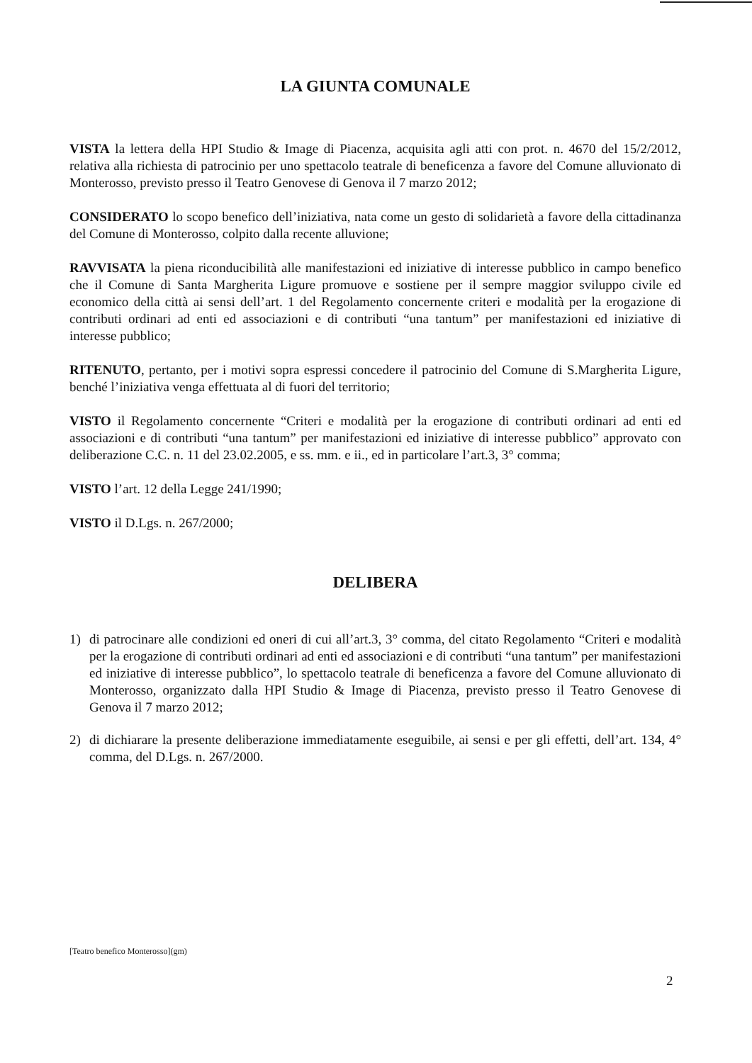LA GIUNTA COMUNALE
VISTA la lettera della HPI Studio & Image di Piacenza, acquisita agli atti con prot. n. 4670 del 15/2/2012, relativa alla richiesta di patrocinio per uno spettacolo teatrale di beneficenza a favore del Comune alluvionato di Monterosso, previsto presso il Teatro Genovese di Genova il 7 marzo 2012;
CONSIDERATO lo scopo benefico dell’iniziativa, nata come un gesto di solidarietà a favore della cittadinanza del Comune di Monterosso, colpito dalla recente alluvione;
RAVVISATA la piena riconducibilità alle manifestazioni ed iniziative di interesse pubblico in campo benefico che il Comune di Santa Margherita Ligure promuove e sostiene per il sempre maggior sviluppo civile ed economico della città ai sensi dell’art. 1 del Regolamento concernente criteri e modalità per la erogazione di contributi ordinari ad enti ed associazioni e di contributi “una tantum” per manifestazioni ed iniziative di interesse pubblico;
RITENUTO, pertanto, per i motivi sopra espressi concedere il patrocinio del Comune di S.Margherita Ligure, benché l’iniziativa venga effettuata al di fuori del territorio;
VISTO il Regolamento concernente “Criteri e modalità per la erogazione di contributi ordinari ad enti ed associazioni e di contributi “una tantum” per manifestazioni ed iniziative di interesse pubblico” approvato con deliberazione C.C. n. 11 del 23.02.2005, e ss. mm. e ii., ed in particolare l’art.3, 3° comma;
VISTO l’art. 12 della Legge 241/1990;
VISTO il D.Lgs. n. 267/2000;
DELIBERA
1) di patrocinare alle condizioni ed oneri di cui all’art.3, 3° comma, del citato Regolamento “Criteri e modalità per la erogazione di contributi ordinari ad enti ed associazioni e di contributi “una tantum” per manifestazioni ed iniziative di interesse pubblico”, lo spettacolo teatrale di beneficenza a favore del Comune alluvionato di Monterosso, organizzato dalla HPI Studio & Image di Piacenza, previsto presso il Teatro Genovese di Genova il 7 marzo 2012;
2) di dichiarare la presente deliberazione immediatamente eseguibile, ai sensi e per gli effetti, dell’art. 134, 4° comma, del D.Lgs. n. 267/2000.
[Teatro benefico Monterosso](gm)
2